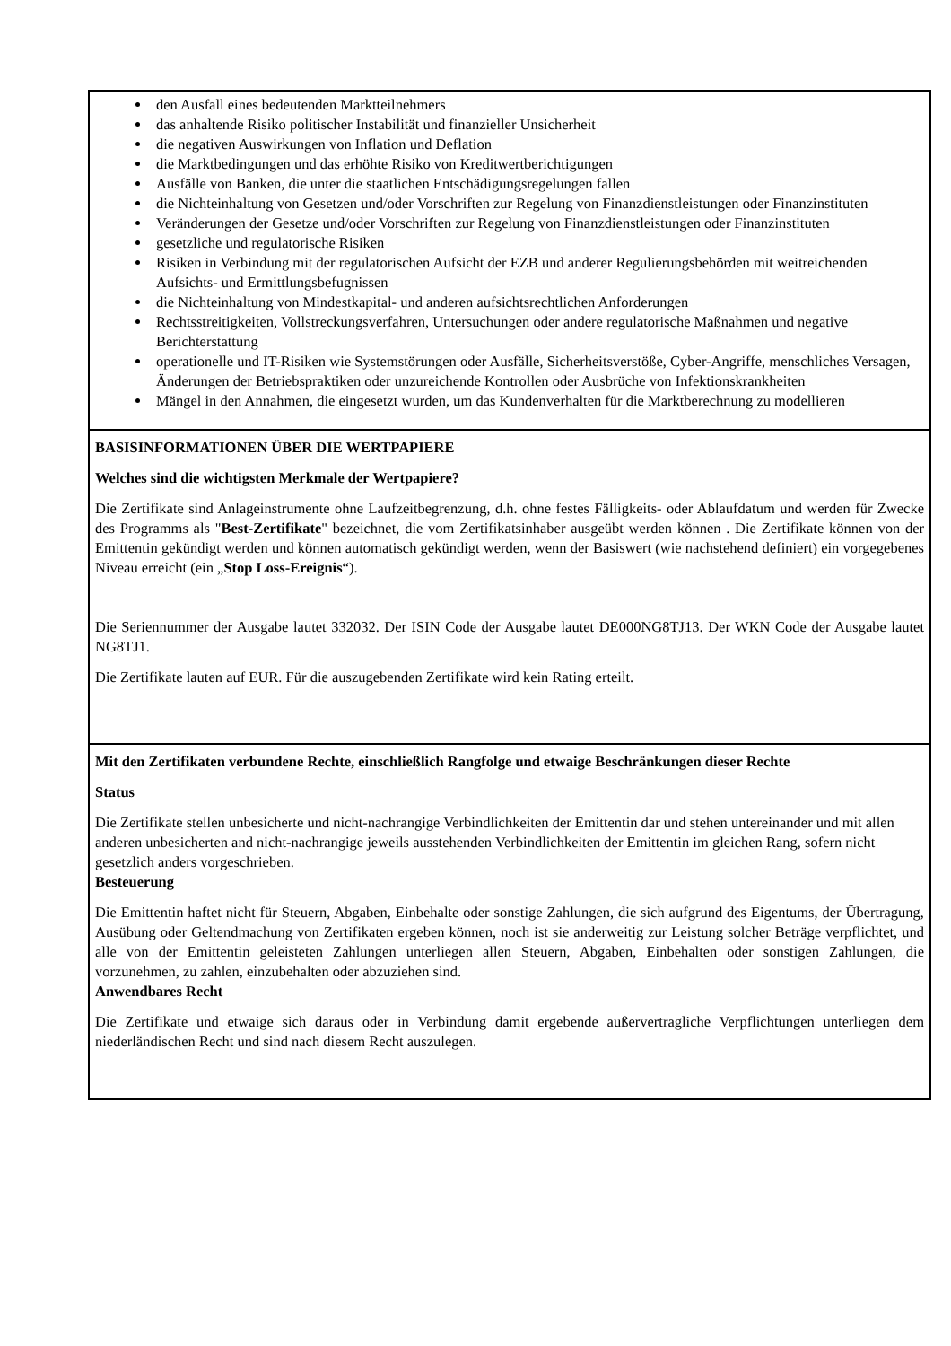| den Ausfall eines bedeutenden Marktteilnehmers das anhaltende Risiko politischer Instabilität und finanzieller Unsicherheit die negativen Auswirkungen von Inflation und Deflation die Marktbedingungen und das erhöhte Risiko von Kreditwertberichtigungen Ausfälle von Banken, die unter die staatlichen Entschädigungsregelungen fallen die Nichteinhaltung von Gesetzen und/oder Vorschriften zur Regelung von Finanzdienstleistungen oder Finanzinstituten Veränderungen der Gesetze und/oder Vorschriften zur Regelung von Finanzdienstleistungen oder Finanzinstituten gesetzliche und regulatorische Risiken Risiken in Verbindung mit der regulatorischen Aufsicht der EZB und anderer Regulierungsbehörden mit weitreichenden Aufsichts- und Ermittlungsbefugnissen die Nichteinhaltung von Mindestkapital- und anderen aufsichtsrechtlichen Anforderungen Rechtsstreitigkeiten, Vollstreckungsverfahren, Untersuchungen oder andere regulatorische Maßnahmen und negative Berichterstattung operationelle und IT-Risiken wie Systemstörungen oder Ausfälle, Sicherheitsverstöße, Cyber-Angriffe, menschliches Versagen, Änderungen der Betriebspraktiken oder unzureichende Kontrollen oder Ausbrüche von Infektionskrankheiten Mängel in den Annahmen, die eingesetzt wurden, um das Kundenverhalten für die Marktberechnung zu modellieren |
| BASISINFORMATIONEN ÜBER DIE WERTPAPIERE Welches sind die wichtigsten Merkmale der Wertpapiere? Die Zertifikate sind Anlageinstrumente ohne Laufzeitbegrenzung, d.h. ohne festes Fälligkeits- oder Ablaufdatum und werden für Zwecke des Programms als " Best-Zertifikate " bezeichnet, die vom Zertifikatsinhaber ausgeübt werden können . Die Zertifikate können von der Emittentin gekündigt werden und können automatisch gekündigt werden, wenn der Basiswert (wie nachstehend definiert) ein vorgegebenes Niveau erreicht (ein „ Stop Loss-Ereignis “). Die Seriennummer der Ausgabe lautet 332032. Der ISIN Code der Ausgabe lautet DE000NG8TJ13. Der WKN Code der Ausgabe lautet NG8TJ1. Die Zertifikate lauten auf EUR. Für die auszugebenden Zertifikate wird kein Rating erteilt. |
| Mit den Zertifikaten verbundene Rechte, einschließlich Rangfolge und etwaige Beschränkungen dieser Rechte Status Die Zertifikate stellen unbesicherte und nicht-nachrangige Verbindlichkeiten der Emittentin dar und stehen untereinander und mit allen anderen unbesicherten and nicht-nachrangige jeweils ausstehenden Verbindlichkeiten der Emittentin im gleichen Rang, sofern nicht gesetzlich anders vorgeschrieben. Besteuerung Die Emittentin haftet nicht für Steuern, Abgaben, Einbehalte oder sonstige Zahlungen, die sich aufgrund des Eigentums, der Übertragung, Ausübung oder Geltendmachung von Zertifikaten ergeben können, noch ist sie anderweitig zur Leistung solcher Beträge verpflichtet, und alle von der Emittentin geleisteten Zahlungen unterliegen allen Steuern, Abgaben, Einbehalten oder sonstigen Zahlungen, die vorzunehmen, zu zahlen, einzubehalten oder abzuziehen sind. Anwendbares Recht Die Zertifikate und etwaige sich daraus oder in Verbindung damit ergebende außervertragliche Verpflichtungen unterliegen dem niederländischen Recht und sind nach diesem Recht auszulegen. |